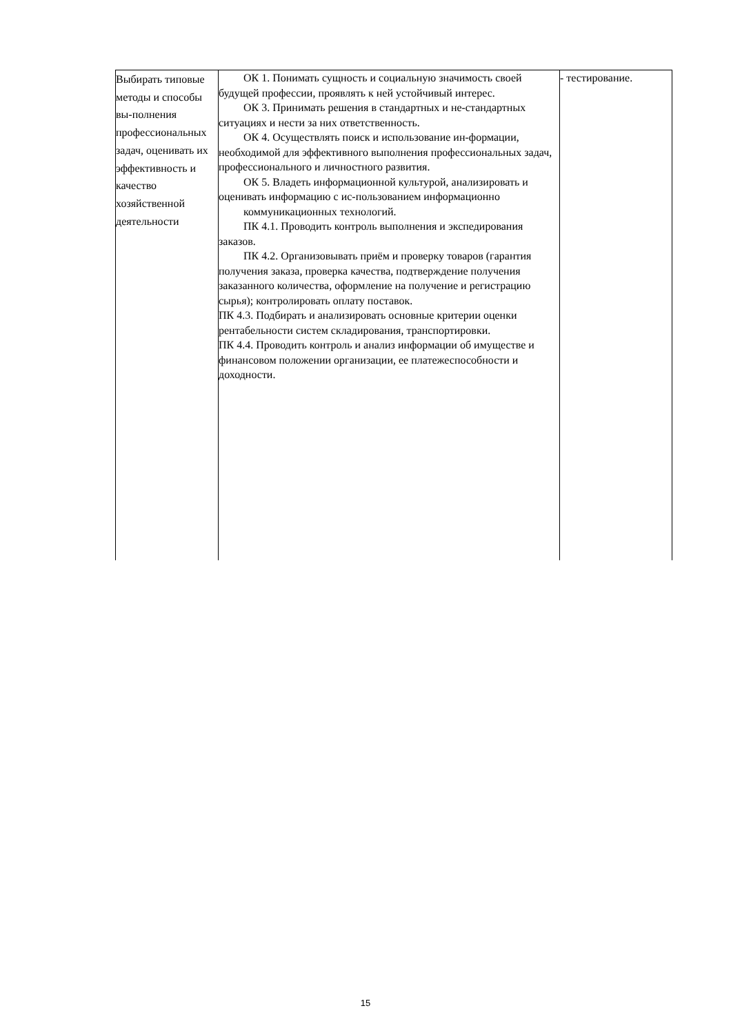| Выбирать типовые методы и способы вы-полнения профессиональных задач, оценивать их эффективность и качество хозяйственной деятельности | ОК 1. Понимать сущность и социальную значимость своей будущей профессии, проявлять к ней устойчивый интерес. ОК 3. Принимать решения в стандартных и не-стандартных ситуациях и нести за них ответственность. ОК 4. Осуществлять поиск и использование ин-формации, необходимой для эффективного выполнения профессиональных задач, профессионального и личностного развития. ОК 5. Владеть информационной культурой, анализировать и оценивать информацию с ис-пользованием информационно коммуникационных технологий. ПК 4.1. Проводить контроль выполнения и экспедирования заказов. ПК 4.2. Организовывать приём и проверку товаров (гарантия получения заказа, проверка качества, подтверждение получения заказанного количества, оформление на получение и регистрацию сырья); контролировать оплату поставок. ПК 4.3. Подбирать и анализировать основные критерии оценки рентабельности систем складирования, транспортировки. ПК 4.4. Проводить контроль и анализ информации об имуществе и финансовом положении организации, ее платежеспособности и доходности. | - тестирование. |
15